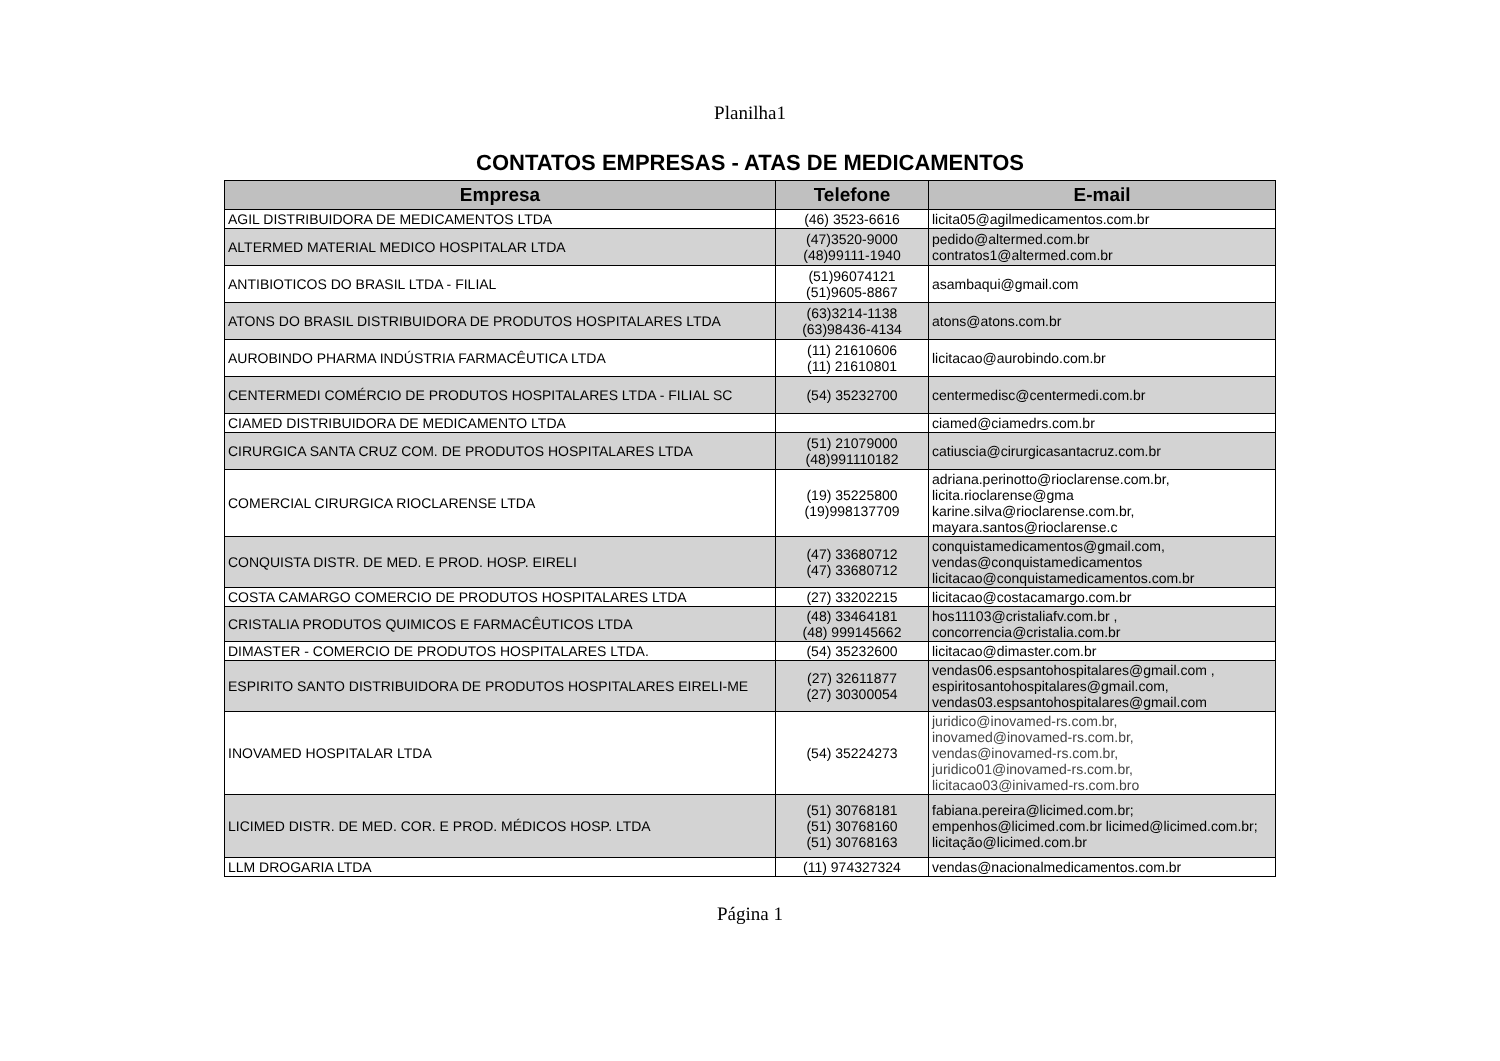Planilha1
CONTATOS EMPRESAS - ATAS DE MEDICAMENTOS
| Empresa | Telefone | E-mail |
| --- | --- | --- |
| AGIL DISTRIBUIDORA DE MEDICAMENTOS LTDA | (46) 3523-6616 | licita05@agilmedicamentos.com.br |
| ALTERMED MATERIAL MEDICO HOSPITALAR LTDA | (47)3520-9000 (48)99111-1940 | pedido@altermed.com.br contratos1@altermed.com.br |
| ANTIBIOTICOS DO BRASIL LTDA - FILIAL | (51)96074121 (51)9605-8867 | asambaqui@gmail.com |
| ATONS DO BRASIL DISTRIBUIDORA DE PRODUTOS HOSPITALARES LTDA | (63)3214-1138 (63)98436-4134 | atons@atons.com.br |
| AUROBINDO PHARMA INDÚSTRIA FARMACÊUTICA LTDA | (11) 21610606 (11) 21610801 | licitacao@aurobindo.com.br |
| CENTERMEDI COMÉRCIO DE PRODUTOS HOSPITALARES LTDA - FILIAL SC | (54) 35232700 | centermedisc@centermedi.com.br |
| CIAMED DISTRIBUIDORA DE MEDICAMENTO LTDA | | ciamed@ciamedrs.com.br |
| CIRURGICA SANTA CRUZ COM. DE PRODUTOS HOSPITALARES LTDA | (51) 21079000 (48)991110182 | catiuscia@cirurgicasantacruz.com.br |
| COMERCIAL CIRURGICA RIOCLARENSE LTDA | (19) 35225800 (19)998137709 | adriana.perinotto@rioclarense.com.br, licita.rioclarense@gma karine.silva@rioclarense.com.br, mayara.santos@rioclarense.c |
| CONQUISTA DISTR. DE MED. E PROD. HOSP. EIRELI | (47) 33680712 (47) 33680712 | conquistamedicamentos@gmail.com, vendas@conquistamedicamentos licitacao@conquistamedicamentos.com.br |
| COSTA CAMARGO COMERCIO DE PRODUTOS HOSPITALARES LTDA | (27) 33202215 | licitacao@costacamargo.com.br |
| CRISTALIA PRODUTOS QUIMICOS E FARMACÊUTICOS LTDA | (48) 33464181 (48) 999145662 | hos11103@cristaliafv.com.br , concorrencia@cristalia.com.br |
| DIMASTER - COMERCIO DE PRODUTOS HOSPITALARES LTDA. | (54) 35232600 | licitacao@dimaster.com.br |
| ESPIRITO SANTO DISTRIBUIDORA DE PRODUTOS HOSPITALARES EIRELI-ME | (27) 32611877 (27) 30300054 | vendas06.espsantohospitalares@gmail.com , espiritosantohospitalares@gmail.com, vendas03.espsantohospitalares@gmail.com |
| INOVAMED HOSPITALAR LTDA | (54) 35224273 | juridico@inovamed-rs.com.br, inovamed@inovamed-rs.com.br, vendas@inovamed-rs.com.br, juridico01@inovamed-rs.com.br, licitacao03@inivamed-rs.com.bro |
| LICIMED DISTR. DE MED. COR. E PROD. MÉDICOS HOSP. LTDA | (51) 30768181 (51) 30768160 (51) 30768163 | fabiana.pereira@licimed.com.br; empenhos@licimed.com.br licimed@licimed.com.br; licitação@licimed.com.br |
| LLM DROGARIA LTDA | (11) 974327324 | vendas@nacionalmedicamentos.com.br |
Página 1